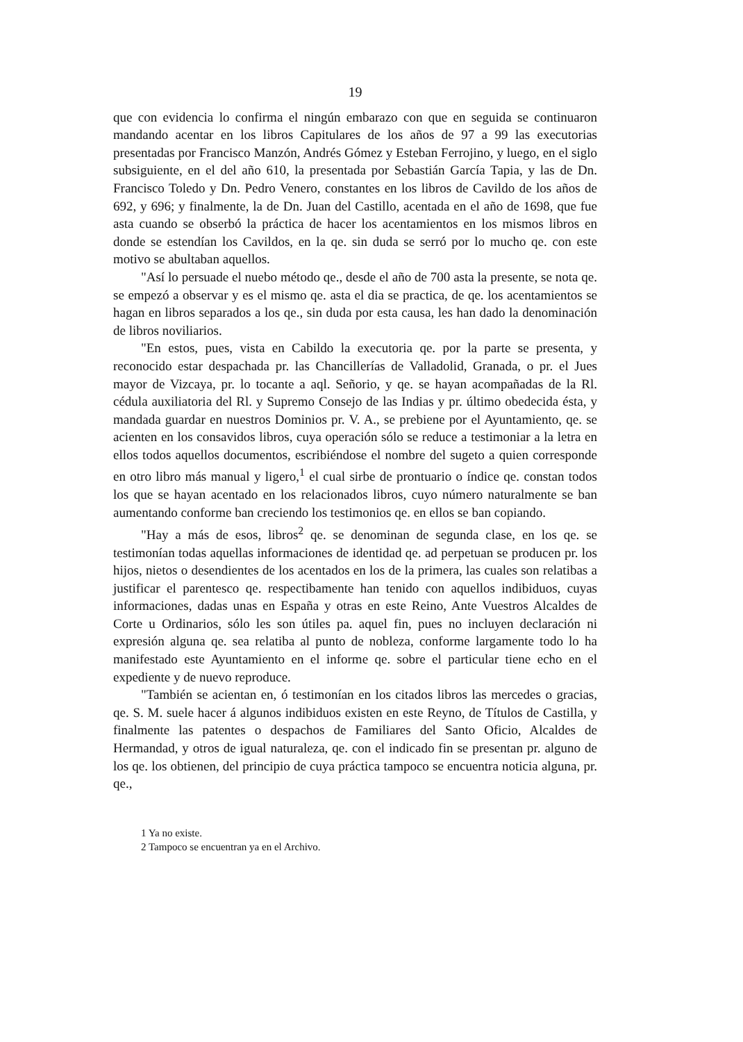19
que con evidencia lo confirma el ningún embarazo con que en seguida se continuaron mandando acentar en los libros Capitulares de los años de 97 a 99 las executorias presentadas por Francisco Manzón, Andrés Gómez y Esteban Ferrojino, y luego, en el siglo subsiguiente, en el del año 610, la presentada por Sebastián García Tapia, y las de Dn. Francisco Toledo y Dn. Pedro Venero, constantes en los libros de Cavildo de los años de 692, y 696; y finalmente, la de Dn. Juan del Castillo, acentada en el año de 1698, que fue asta cuando se obserbó la práctica de hacer los acentamientos en los mismos libros en donde se estendían los Cavildos, en la qe. sin duda se serró por lo mucho qe. con este motivo se abultaban aquellos.
"Así lo persuade el nuebo método qe., desde el año de 700 asta la presente, se nota qe. se empezó a observar y es el mismo qe. asta el dia se practica, de qe. los acentamientos se hagan en libros separados a los qe., sin duda por esta causa, les han dado la denominación de libros noviliarios.
"En estos, pues, vista en Cabildo la executoria qe. por la parte se presenta, y reconocido estar despachada pr. las Chancillerías de Valladolid, Granada, o pr. el Jues mayor de Vizcaya, pr. lo tocante a aql. Señorio, y qe. se hayan acompañadas de la Rl. cédula auxiliatoria del Rl. y Supremo Consejo de las Indias y pr. último obedecida ésta, y mandada guardar en nuestros Dominios pr. V. A., se prebiene por el Ayuntamiento, qe. se acienten en los consavidos libros, cuya operación sólo se reduce a testimoniar a la letra en ellos todos aquellos documentos, escribiéndose el nombre del sugeto a quien corresponde en otro libro más manual y ligero,<sup>1</sup> el cual sirbe de prontuario o índice qe. constan todos los que se hayan acentado en los relacionados libros, cuyo número naturalmente se ban aumentando conforme ban creciendo los testimonios qe. en ellos se ban copiando.
"Hay a más de esos, libros<sup>2</sup> qe. se denominan de segunda clase, en los qe. se testimonían todas aquellas informaciones de identidad qe. ad perpetuan se producen pr. los hijos, nietos o desendientes de los acentados en los de la primera, las cuales son relatibas a justificar el parentesco qe. respectibamente han tenido con aquellos indibiduos, cuyas informaciones, dadas unas en España y otras en este Reino, Ante Vuestros Alcaldes de Corte u Ordinarios, sólo les son útiles pa. aquel fin, pues no incluyen declaración ni expresión alguna qe. sea relatiba al punto de nobleza, conforme largamente todo lo ha manifestado este Ayuntamiento en el informe qe. sobre el particular tiene echo en el expediente y de nuevo reproduce.
"También se acientan en, ó testimonían en los citados libros las mercedes o gracias, qe. S. M. suele hacer á algunos indibiduos existen en este Reyno, de Títulos de Castilla, y finalmente las patentes o despachos de Familiares del Santo Oficio, Alcaldes de Hermandad, y otros de igual naturaleza, qe. con el indicado fin se presentan pr. alguno de los qe. los obtienen, del principio de cuya práctica tampoco se encuentra noticia alguna, pr. qe.,
1 Ya no existe.
2 Tampoco se encuentran ya en el Archivo.